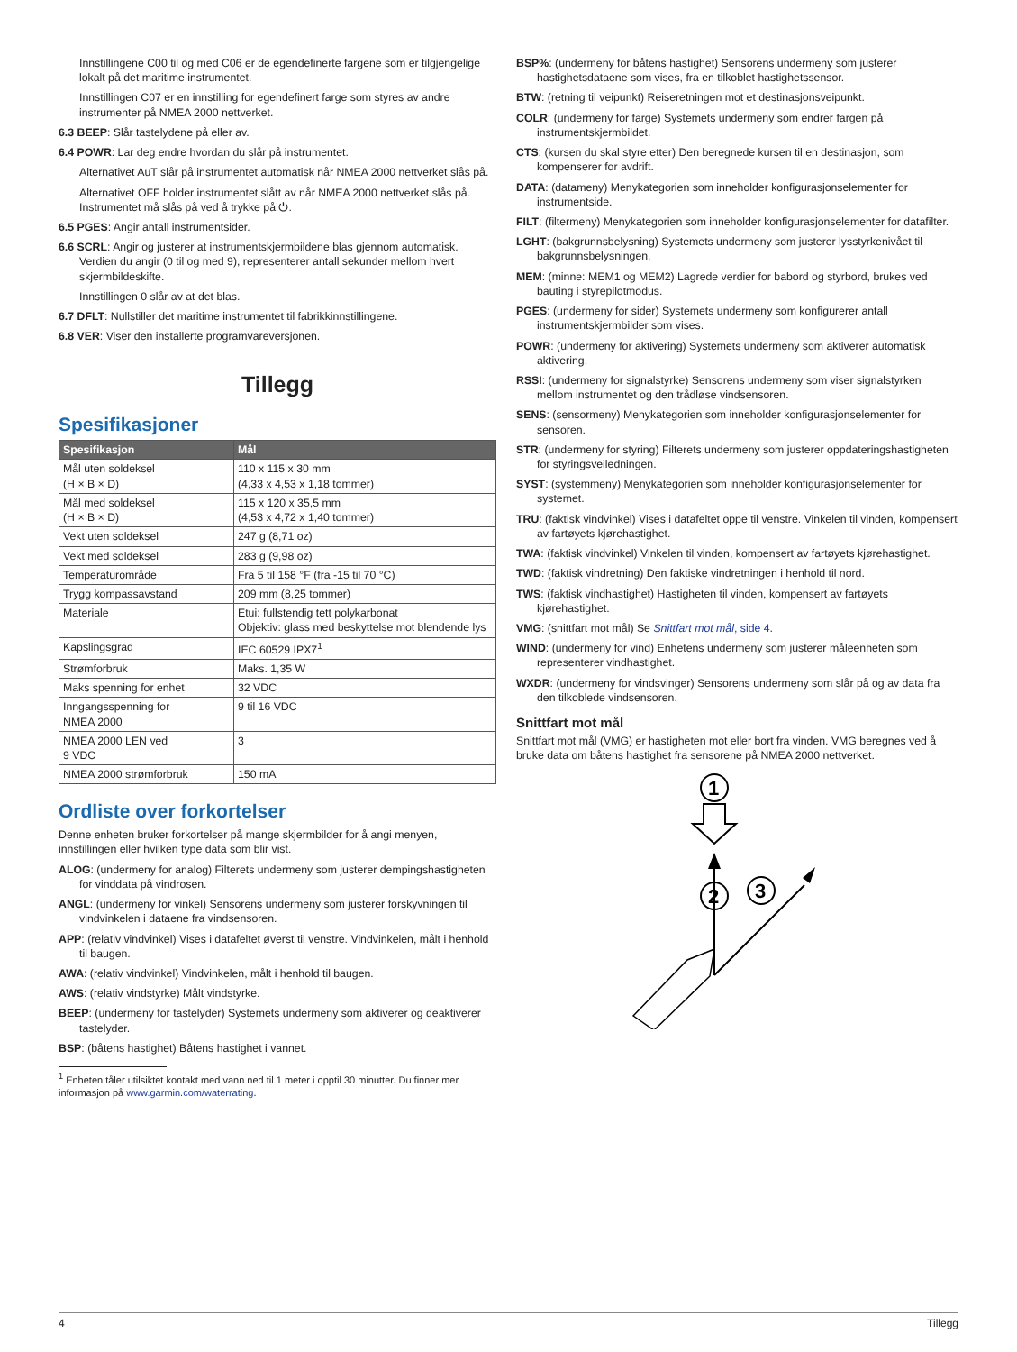Innstillingene C00 til og med C06 er de egendefinerte fargene som er tilgjengelige lokalt på det maritime instrumentet.
Innstillingen C07 er en innstilling for egendefinert farge som styres av andre instrumenter på NMEA 2000 nettverket.
6.3 BEEP: Slår tastelydene på eller av.
6.4 POWR: Lar deg endre hvordan du slår på instrumentet.
Alternativet AuT slår på instrumentet automatisk når NMEA 2000 nettverket slås på.
Alternativet OFF holder instrumentet slått av når NMEA 2000 nettverket slås på. Instrumentet må slås på ved å trykke på ⏻.
6.5 PGES: Angir antall instrumentsider.
6.6 SCRL: Angir og justerer at instrumentskjermbildene blas gjennom automatisk. Verdien du angir (0 til og med 9), representerer antall sekunder mellom hvert skjermbildeskifte.
Innstillingen 0 slår av at det blas.
6.7 DFLT: Nullstiller det maritime instrumentet til fabrikkinnstillingene.
6.8 VER: Viser den installerte programvareversjonen.
Tillegg
Spesifikasjoner
| Spesifikasjon | Mål |
| --- | --- |
| Mål uten soldeksel (H × B × D) | 110 x 115 x 30 mm (4,33 x 4,53 x 1,18 tommer) |
| Mål med soldeksel (H × B × D) | 115 x 120 x 35,5 mm (4,53 x 4,72 x 1,40 tommer) |
| Vekt uten soldeksel | 247 g (8,71 oz) |
| Vekt med soldeksel | 283 g (9,98 oz) |
| Temperaturområde | Fra 5 til 158 °F (fra -15 til 70 °C) |
| Trygg kompassavstand | 209 mm (8,25 tommer) |
| Materiale | Etui: fullstendig tett polykarbonat Objektiv: glass med beskyttelse mot blendende lys |
| Kapslingsgrad | IEC 60529 IPX7<sup>1</sup> |
| Strømforbruk | Maks. 1,35 W |
| Maks spenning for enhet | 32 VDC |
| Inngangsspenning for NMEA 2000 | 9 til 16 VDC |
| NMEA 2000 LEN ved 9 VDC | 3 |
| NMEA 2000 strømforbruk | 150 mA |
Ordliste over forkortelser
Denne enheten bruker forkortelser på mange skjermbilder for å angi menyen, innstillingen eller hvilken type data som blir vist.
ALOG: (undermeny for analog) Filterets undermeny som justerer dempingshastigheten for vinddata på vindrosen.
ANGL: (undermeny for vinkel) Sensorens undermeny som justerer forskyvningen til vindvinkelen i dataene fra vindsensoren.
APP: (relativ vindvinkel) Vises i datafeltet øverst til venstre. Vindvinkelen, målt i henhold til baugen.
AWA: (relativ vindvinkel) Vindvinkelen, målt i henhold til baugen.
AWS: (relativ vindstyrke) Målt vindstyrke.
BEEP: (undermeny for tastelyder) Systemets undermeny som aktiverer og deaktiverer tastelyder.
BSP: (båtens hastighet) Båtens hastighet i vannet.
<sup>1</sup> Enheten tåler utilsiktet kontakt med vann ned til 1 meter i opptil 30 minutter. Du finner mer informasjon på www.garmin.com/waterrating.
BSP%: (undermeny for båtens hastighet) Sensorens undermeny som justerer hastighetsdataene som vises, fra en tilkoblet hastighetssensor.
BTW: (retning til veipunkt) Reiseretningen mot et destinasjonsveipunkt.
COLR: (undermeny for farge) Systemets undermeny som endrer fargen på instrumentskjermbildet.
CTS: (kursen du skal styre etter) Den beregnede kursen til en destinasjon, som kompenserer for avdrift.
DATA: (datameny) Menykategorien som inneholder konfigurasjonselementer for instrumentside.
FILT: (filtermeny) Menykategorien som inneholder konfigurasjonselementer for datafilter.
LGHT: (bakgrunnsbelysning) Systemets undermeny som justerer lysstyrkenivået til bakgrunnsbelysningen.
MEM: (minne: MEM1 og MEM2) Lagrede verdier for babord og styrbord, brukes ved bauting i styrepilotmodus.
PGES: (undermeny for sider) Systemets undermeny som konfigurerer antall instrumentskjermbilder som vises.
POWR: (undermeny for aktivering) Systemets undermeny som aktiverer automatisk aktivering.
RSSI: (undermeny for signalstyrke) Sensorens undermeny som viser signalstyrken mellom instrumentet og den trådløse vindsensoren.
SENS: (sensormeny) Menykategorien som inneholder konfigurasjonselementer for sensoren.
STR: (undermeny for styring) Filterets undermeny som justerer oppdateringshastigheten for styringsveiledningen.
SYST: (systemmeny) Menykategorien som inneholder konfigurasjonselementer for systemet.
TRU: (faktisk vindvinkel) Vises i datafeltet oppe til venstre. Vinkelen til vinden, kompensert av fartøyets kjørehastighet.
TWA: (faktisk vindvinkel) Vinkelen til vinden, kompensert av fartøyets kjørehastighet.
TWD: (faktisk vindretning) Den faktiske vindretningen i henhold til nord.
TWS: (faktisk vindhastighet) Hastigheten til vinden, kompensert av fartøyets kjørehastighet.
VMG: (snittfart mot mål) Se Snittfart mot mål, side 4.
WIND: (undermeny for vind) Enhetens undermeny som justerer måleenheten som representerer vindhastighet.
WXDR: (undermeny for vindsvinger) Sensorens undermeny som slår på og av data fra den tilkoblede vindsensoren.
Snittfart mot mål
Snittfart mot mål (VMG) er hastigheten mot eller bort fra vinden. VMG beregnes ved å bruke data om båtens hastighet fra sensorene på NMEA 2000 nettverket.
1
2
3
4 Tillegg